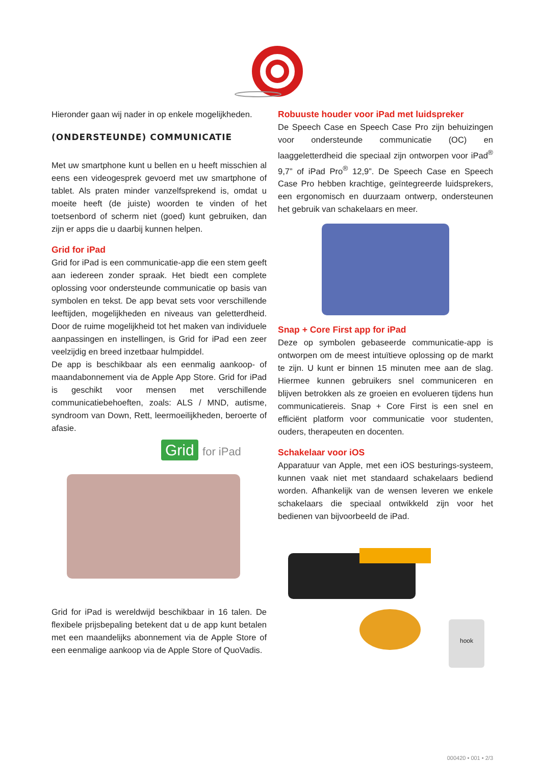Hieronder gaan wij nader in op enkele mogelijkheden.
(ONDERSTEUNDE) COMMUNICATIE
Met uw smartphone kunt u bellen en u heeft misschien al eens een videogesprek gevoerd met uw smartphone of tablet. Als praten minder vanzelfsprekend is, omdat u moeite heeft (de juiste) woorden te vinden of het toetsenbord of scherm niet (goed) kunt gebruiken, dan zijn er apps die u daarbij kunnen helpen.
Grid for iPad
Grid for iPad is een communicatie-app die een stem geeft aan iedereen zonder spraak. Het biedt een complete oplossing voor ondersteunde communicatie op basis van symbolen en tekst. De app bevat sets voor verschillende leeftijden, mogelijkheden en niveaus van geletterdheid. Door de ruime mogelijkheid tot het maken van individuele aanpassingen en instellingen, is Grid for iPad een zeer veelzijdig en breed inzetbaar hulmpiddel.
De app is beschikbaar als een eenmalig aankoop- of maandabonnement via de Apple App Store. Grid for iPad is geschikt voor mensen met verschillende communicatiebehoeften, zoals: ALS / MND, autisme, syndroom van Down, Rett, leermoeilijkheden, beroerte of afasie.
Grid for iPad
Grid for iPad is wereldwijd beschikbaar in 16 talen. De flexibele prijsbepaling betekent dat u de app kunt betalen met een maandelijks abonnement via de Apple Store of een eenmalige aankoop via de Apple Store of QuoVadis.
Robuuste houder voor iPad met luidspreker
De Speech Case en Speech Case Pro zijn behuizingen voor ondersteunde communicatie (OC) en laaggeletterdheid die speciaal zijn ontworpen voor iPad<sup>®</sup> 9,7” of iPad Pro<sup>®</sup> 12,9”. De Speech Case en Speech Case Pro hebben krachtige, geïntegreerde luidsprekers, een ergonomisch en duurzaam ontwerp, ondersteunen het gebruik van schakelaars en meer.
Snap + Core First app for iPad
Deze op symbolen gebaseerde communicatie-app is ontworpen om de meest intuïtieve oplossing op de markt te zijn. U kunt er binnen 15 minuten mee aan de slag. Hiermee kunnen gebruikers snel communiceren en blijven betrokken als ze groeien en evolueren tijdens hun communicatiereis. Snap + Core First is een snel en efficiënt platform voor communicatie voor studenten, ouders, therapeuten en docenten.
Schakelaar voor iOS
Apparatuur van Apple, met een iOS besturings-systeem, kunnen vaak niet met standaard schakelaars bediend worden. Afhankelijk van de wensen leveren we enkele schakelaars die speciaal ontwikkeld zijn voor het bedienen van bijvoorbeeld de iPad.
hook
000420 • 001 • 2/3